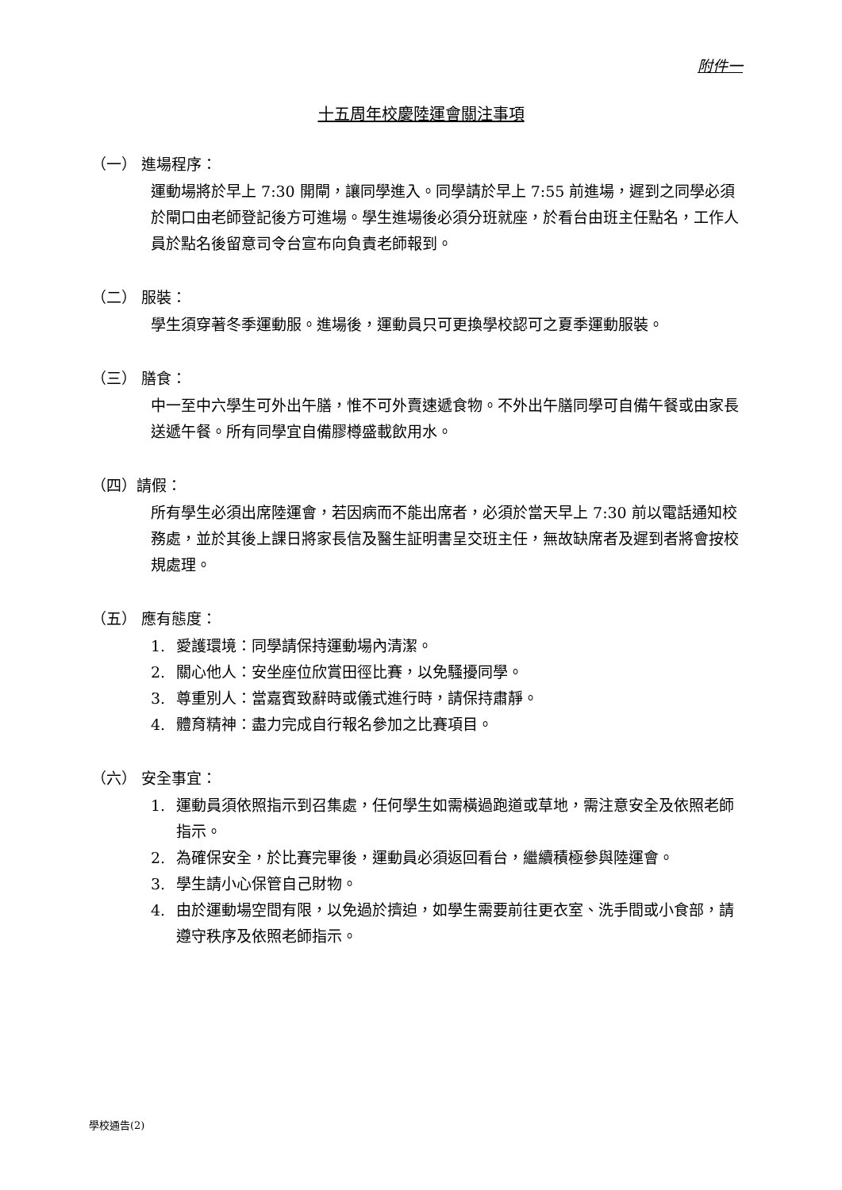附件一
十五周年校慶陸運會關注事項
（一） 進場程序：
運動場將於早上 7:30 開閘，讓同學進入。同學請於早上 7:55 前進場，遲到之同學必須於閘口由老師登記後方可進場。學生進場後必須分班就座，於看台由班主任點名，工作人員於點名後留意司令台宣布向負責老師報到。
（二） 服裝：
學生須穿著冬季運動服。進場後，運動員只可更換學校認可之夏季運動服裝。
（三） 膳食：
中一至中六學生可外出午膳，惟不可外賣速遞食物。不外出午膳同學可自備午餐或由家長送遞午餐。所有同學宜自備膠樽盛載飲用水。
（四）請假：
所有學生必須出席陸運會，若因病而不能出席者，必須於當天早上 7:30 前以電話通知校務處，並於其後上課日將家長信及醫生証明書呈交班主任，無故缺席者及遲到者將會按校規處理。
（五） 應有態度：
1. 愛護環境：同學請保持運動場內清潔。
2. 關心他人：安坐座位欣賞田徑比賽，以免騷擾同學。
3. 尊重別人：當嘉賓致辭時或儀式進行時，請保持肅靜。
4. 體育精神：盡力完成自行報名參加之比賽項目。
（六） 安全事宜：
1. 運動員須依照指示到召集處，任何學生如需橫過跑道或草地，需注意安全及依照老師指示。
2. 為確保安全，於比賽完畢後，運動員必須返回看台，繼續積極參與陸運會。
3. 學生請小心保管自己財物。
4. 由於運動場空間有限，以免過於擠迫，如學生需要前往更衣室、洗手間或小食部，請遵守秩序及依照老師指示。
學校通告(2)